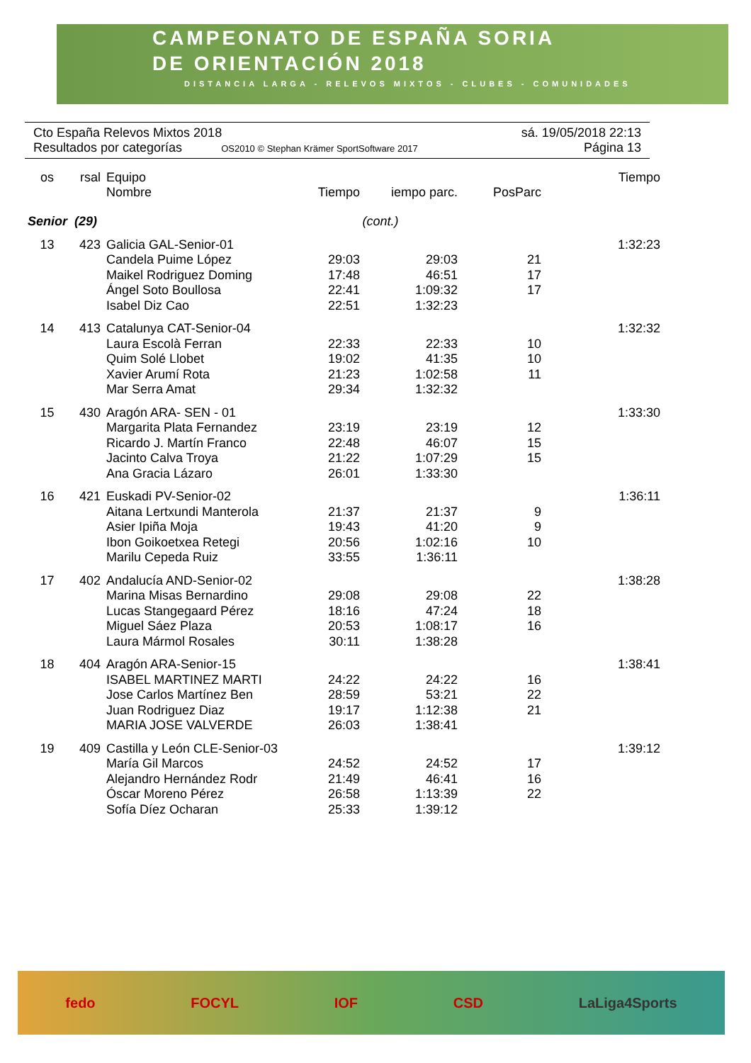CAMPEONATO DE ESPAÑA SORIA
DE ORIENTACIÓN 2018
DISTANCIA LARGA - RELEVOS MIXTOS - CLUBES - COMUNIDADES
Cto España Relevos Mixtos 2018 sá. 19/05/2018 22:13
Resultados por categorías OS2010 © Stephan Krämer SportSoftware 2017 Página 13
| os | rsal | Equipo Nombre | Tiempo | iempo parc. | PosParc | Tiempo |
| --- | --- | --- | --- | --- | --- | --- |
| Senior (29) | | | (cont.) | | | |
| 13 | 423 | Galicia GAL-Senior-01 | | | | 1:32:23 |
| | | Candela Puime López | 29:03 | 29:03 | 21 | |
| | | Maikel Rodriguez Doming | 17:48 | 46:51 | 17 | |
| | | Ángel Soto Boullosa | 22:41 | 1:09:32 | 17 | |
| | | Isabel Diz Cao | 22:51 | 1:32:23 | | |
| 14 | 413 | Catalunya CAT-Senior-04 | | | | 1:32:32 |
| | | Laura Escolà Ferran | 22:33 | 22:33 | 10 | |
| | | Quim Solé Llobet | 19:02 | 41:35 | 10 | |
| | | Xavier Arumí Rota | 21:23 | 1:02:58 | 11 | |
| | | Mar Serra Amat | 29:34 | 1:32:32 | | |
| 15 | 430 | Aragón ARA- SEN - 01 | | | | 1:33:30 |
| | | Margarita Plata Fernandez | 23:19 | 23:19 | 12 | |
| | | Ricardo J. Martín Franco | 22:48 | 46:07 | 15 | |
| | | Jacinto Calva Troya | 21:22 | 1:07:29 | 15 | |
| | | Ana Gracia Lázaro | 26:01 | 1:33:30 | | |
| 16 | 421 | Euskadi PV-Senior-02 | | | | 1:36:11 |
| | | Aitana Lertxundi Manterola | 21:37 | 21:37 | 9 | |
| | | Asier Ipiña Moja | 19:43 | 41:20 | 9 | |
| | | Ibon Goikoetxea Retegi | 20:56 | 1:02:16 | 10 | |
| | | Marilu Cepeda Ruiz | 33:55 | 1:36:11 | | |
| 17 | 402 | Andalucía AND-Senior-02 | | | | 1:38:28 |
| | | Marina Misas Bernardino | 29:08 | 29:08 | 22 | |
| | | Lucas Stangegaard Pérez | 18:16 | 47:24 | 18 | |
| | | Miguel Sáez Plaza | 20:53 | 1:08:17 | 16 | |
| | | Laura Mármol Rosales | 30:11 | 1:38:28 | | |
| 18 | 404 | Aragón ARA-Senior-15 | | | | 1:38:41 |
| | | ISABEL MARTINEZ MARTI | 24:22 | 24:22 | 16 | |
| | | Jose Carlos Martínez Ben | 28:59 | 53:21 | 22 | |
| | | Juan Rodriguez Diaz | 19:17 | 1:12:38 | 21 | |
| | | MARIA JOSE VALVERDE | 26:03 | 1:38:41 | | |
| 19 | 409 | Castilla y León CLE-Senior-03 | | | | 1:39:12 |
| | | María Gil Marcos | 24:52 | 24:52 | 17 | |
| | | Alejandro Hernández Rodr | 21:49 | 46:41 | 16 | |
| | | Óscar Moreno Pérez | 26:58 | 1:13:39 | 22 | |
| | | Sofía Díez Ocharan | 25:33 | 1:39:12 | | |
fedo FOCYL IOF CSD LaLiga4Sports